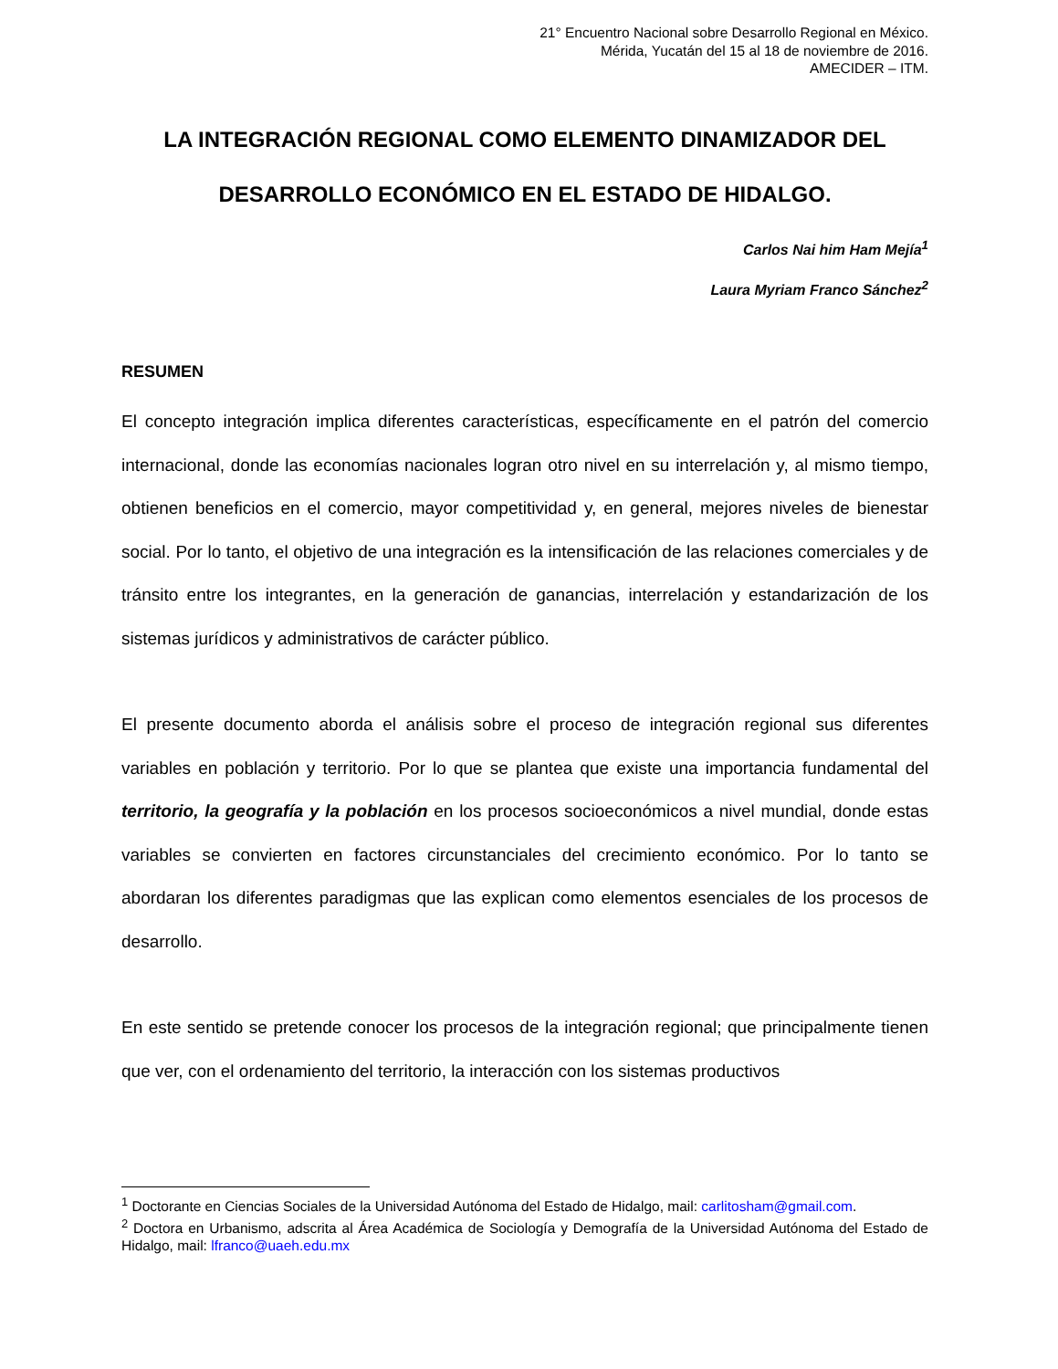21° Encuentro Nacional sobre Desarrollo Regional en México.
Mérida, Yucatán del 15 al 18 de noviembre de 2016.
AMECIDER – ITM.
LA INTEGRACIÓN REGIONAL COMO ELEMENTO DINAMIZADOR DEL DESARROLLO ECONÓMICO EN EL ESTADO DE HIDALGO.
Carlos Nai him Ham Mejía<sup>1</sup>
Laura Myriam Franco Sánchez<sup>2</sup>
RESUMEN
El concepto integración implica diferentes características, específicamente en el patrón del comercio internacional, donde las economías nacionales logran otro nivel en su interrelación y, al mismo tiempo, obtienen beneficios en el comercio, mayor competitividad y, en general, mejores niveles de bienestar social. Por lo tanto, el objetivo de una integración es la intensificación de las relaciones comerciales y de tránsito entre los integrantes, en la generación de ganancias, interrelación y estandarización de los sistemas jurídicos y administrativos de carácter público.
El presente documento aborda el análisis sobre el proceso de integración regional sus diferentes variables en población y territorio. Por lo que se plantea que existe una importancia fundamental del territorio, la geografía y la población en los procesos socioeconómicos a nivel mundial, donde estas variables se convierten en factores circunstanciales del crecimiento económico. Por lo tanto se abordaran los diferentes paradigmas que las explican como elementos esenciales de los procesos de desarrollo.
En este sentido se pretende conocer los procesos de la integración regional; que principalmente tienen que ver, con el ordenamiento del territorio, la interacción con los sistemas productivos
<sup>1</sup> Doctorante en Ciencias Sociales de la Universidad Autónoma del Estado de Hidalgo, mail: carlitosham@gmail.com.
<sup>2</sup> Doctora en Urbanismo, adscrita al Área Académica de Sociología y Demografía de la Universidad Autónoma del Estado de Hidalgo, mail: lfranco@uaeh.edu.mx